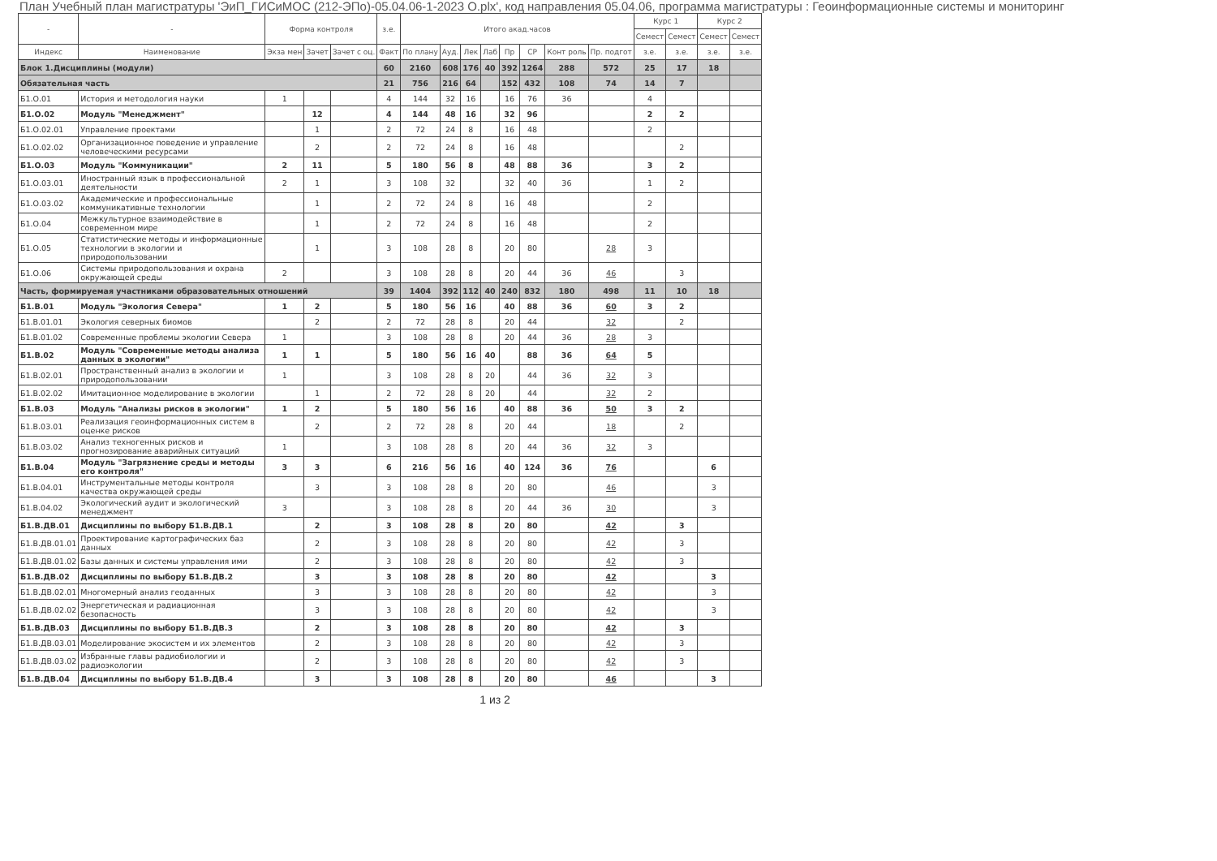План Учебный план магистратуры 'ЭиП_ГИСиМОС (212-ЭПо)-05.04.06-1-2023 О.plx', код направления 05.04.06, программа магистратуры : Геоинформационные системы и мониторинг
| - | - | Форма контроля | | | з.е. | Итого акад.часов | | | | | | | | Курс 1 | | Курс 2 | |
| --- | --- | --- | --- | --- | --- | --- | --- | --- | --- | --- | --- | --- | --- | --- | --- | --- | --- |
| | | | | | | | | | | | | | | Семест | Семест | Семест | Семест |
| Индекс | Наименование | Экза мен | Зачет | Зачет с оц. | Факт | По плану | Ауд. | Лек | Лаб | Пр | СР | Конт роль | Пр. подгот | з.е. | з.е. | з.е. | з.е. |
| Блок 1.Дисциплины (модули) | | | | | 60 | 2160 | 608 | 176 | 40 | 392 | 1264 | 288 | 572 | 25 | 17 | 18 | |
| Обязательная часть | | | | | 21 | 756 | 216 | 64 | | 152 | 432 | 108 | 74 | 14 | 7 | | |
| Б1.О.01 | История и методология науки | 1 | | | 4 | 144 | 32 | 16 | | 16 | 76 | 36 | | 4 | | | |
| Б1.О.02 | Модуль "Менеджмент" | | 12 | | 4 | 144 | 48 | 16 | | 32 | 96 | | | 2 | 2 | | |
| Б1.О.02.01 | Управление проектами | | 1 | | 2 | 72 | 24 | 8 | | 16 | 48 | | | 2 | | | |
| Б1.О.02.02 | Организационное поведение и управление человеческими ресурсами | | 2 | | 2 | 72 | 24 | 8 | | 16 | 48 | | | | 2 | | |
| Б1.О.03 | Модуль "Коммуникации" | 2 | 11 | | 5 | 180 | 56 | 8 | | 48 | 88 | 36 | | 3 | 2 | | |
| Б1.О.03.01 | Иностранный язык в профессиональной деятельности | 2 | 1 | | 3 | 108 | 32 | | | 32 | 40 | 36 | | 1 | 2 | | |
| Б1.О.03.02 | Академические и профессиональные коммуникативные технологии | | 1 | | 2 | 72 | 24 | 8 | | 16 | 48 | | | 2 | | | |
| Б1.О.04 | Межкультурное взаимодействие в современном мире | | 1 | | 2 | 72 | 24 | 8 | | 16 | 48 | | | 2 | | | |
| Б1.О.05 | Статистические методы и информационные технологии в экологии и природопользовании | | 1 | | 3 | 108 | 28 | 8 | | 20 | 80 | | 28 | 3 | | | |
| Б1.О.06 | Системы природопользования и охрана окружающей среды | 2 | | | 3 | 108 | 28 | 8 | | 20 | 44 | 36 | 46 | | 3 | | |
| Часть, формируемая участниками образовательных отношений | | | | | 39 | 1404 | 392 | 112 | 40 | 240 | 832 | 180 | 498 | 11 | 10 | 18 | |
| Б1.В.01 | Модуль "Экология Севера" | 1 | 2 | | 5 | 180 | 56 | 16 | | 40 | 88 | 36 | 60 | 3 | 2 | | |
| Б1.В.01.01 | Экология северных биомов | | 2 | | 2 | 72 | 28 | 8 | | 20 | 44 | | 32 | | 2 | | |
| Б1.В.01.02 | Современные проблемы экологии Севера | 1 | | | 3 | 108 | 28 | 8 | | 20 | 44 | 36 | 28 | 3 | | | |
| Б1.В.02 | Модуль "Современные методы анализа данных в экологии" | 1 | 1 | | 5 | 180 | 56 | 16 | 40 | | 88 | 36 | 64 | 5 | | | |
| Б1.В.02.01 | Пространственный анализ в экологии и природопользовании | 1 | | | 3 | 108 | 28 | 8 | 20 | | 44 | 36 | 32 | 3 | | | |
| Б1.В.02.02 | Имитационное моделирование в экологии | | 1 | | 2 | 72 | 28 | 8 | 20 | | 44 | | 32 | 2 | | | |
| Б1.В.03 | Модуль "Анализы рисков в экологии" | 1 | 2 | | 5 | 180 | 56 | 16 | | 40 | 88 | 36 | 50 | 3 | 2 | | |
| Б1.В.03.01 | Реализация геоинформационных систем в оценке рисков | | 2 | | 2 | 72 | 28 | 8 | | 20 | 44 | | 18 | | 2 | | |
| Б1.В.03.02 | Анализ техногенных рисков и прогнозирование аварийных ситуаций | 1 | | | 3 | 108 | 28 | 8 | | 20 | 44 | 36 | 32 | 3 | | | |
| Б1.В.04 | Модуль "Загрязнение среды и методы его контроля" | 3 | 3 | | 6 | 216 | 56 | 16 | | 40 | 124 | 36 | 76 | | | 6 | |
| Б1.В.04.01 | Инструментальные методы контроля качества окружающей среды | | 3 | | 3 | 108 | 28 | 8 | | 20 | 80 | | 46 | | | 3 | |
| Б1.В.04.02 | Экологический аудит и экологический менеджмент | 3 | | | 3 | 108 | 28 | 8 | | 20 | 44 | 36 | 30 | | | 3 | |
| Б1.В.ДВ.01 | Дисциплины по выбору Б1.В.ДВ.1 | | 2 | | 3 | 108 | 28 | 8 | | 20 | 80 | | 42 | | 3 | | |
| Б1.В.ДВ.01.01 | Проектирование картографических баз данных | | 2 | | 3 | 108 | 28 | 8 | | 20 | 80 | | 42 | | 3 | | |
| Б1.В.ДВ.01.02 | Базы данных и системы управления ими | | 2 | | 3 | 108 | 28 | 8 | | 20 | 80 | | 42 | | 3 | | |
| Б1.В.ДВ.02 | Дисциплины по выбору Б1.В.ДВ.2 | | 3 | | 3 | 108 | 28 | 8 | | 20 | 80 | | 42 | | | 3 | |
| Б1.В.ДВ.02.01 | Многомерный анализ геоданных | | 3 | | 3 | 108 | 28 | 8 | | 20 | 80 | | 42 | | | 3 | |
| Б1.В.ДВ.02.02 | Энергетическая и радиационная безопасность | | 3 | | 3 | 108 | 28 | 8 | | 20 | 80 | | 42 | | | 3 | |
| Б1.В.ДВ.03 | Дисциплины по выбору Б1.В.ДВ.3 | | 2 | | 3 | 108 | 28 | 8 | | 20 | 80 | | 42 | | 3 | | |
| Б1.В.ДВ.03.01 | Моделирование экосистем и их элементов | | 2 | | 3 | 108 | 28 | 8 | | 20 | 80 | | 42 | | 3 | | |
| Б1.В.ДВ.03.02 | Избранные главы радиобиологии и радиоэкологии | | 2 | | 3 | 108 | 28 | 8 | | 20 | 80 | | 42 | | 3 | | |
| Б1.В.ДВ.04 | Дисциплины по выбору Б1.В.ДВ.4 | | 3 | | 3 | 108 | 28 | 8 | | 20 | 80 | | 46 | | | 3 | |
1 из 2